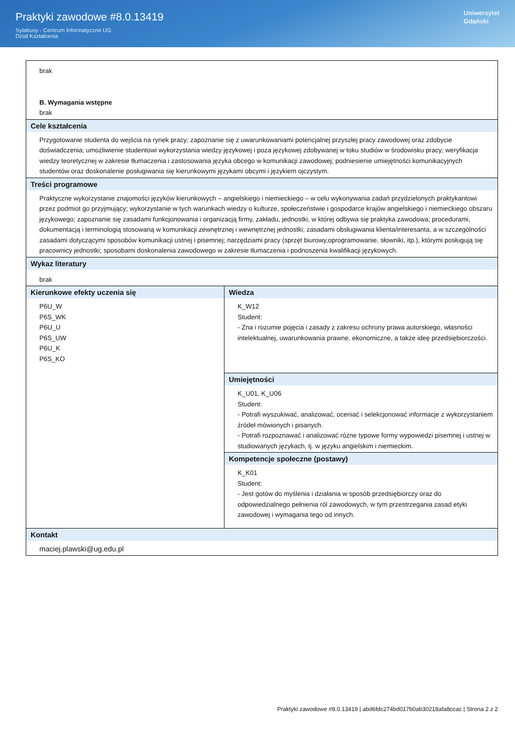Praktyki zawodowe #8.0.13419
Sylabusy - Centrum Informatyczne UG
Dział Kształcenia
Uniwersytet
Gdański
| brak B. Wymagania wstępne brak | |
| Cele kształcenia Przygotowanie studenta do wejścia na rynek pracy; zapoznanie się z uwarunkowaniami potencjalnej przyszłej pracy zawodowej oraz zdobycie doświadczenia; umożliwienie studentowi wykorzystania wiedzy językowej i poza językowej zdobywanej w toku studiów w środowisku pracy; weryfikacja wiedzy teoretycznej w zakresie tłumaczenia i zastosowania języka obcego w komunikacji zawodowej; podniesienie umiejętności komunikacyjnych studentów oraz doskonalenie posługiwania się kierunkowymi językami obcymi i językiem ojczystym. | |
| Treści programowe Praktyczne wykorzystanie znajomości języków kierunkowych – angielskiego i niemieckiego – w celu wykonywania zadań przydzielonych praktykantowi przez podmiot go przyjmujący; wykorzystanie w tych warunkach wiedzy o kulturze, społeczeństwie i gospodarce krajów angielskiego i niemieckiego obszaru językowego; zapoznanie się zasadami funkcjonowania i organizacją firmy, zakładu, jednostki, w której odbywa się praktyka zawodowa; procedurami, dokumentacją i terminologią stosowaną w komunikacji zewnętrznej i wewnętrznej jednostki; zasadami obsługiwania klienta/interesanta, a w szczególności zasadami dotyczącymi sposobów komunikacji ustnej i pisemnej; narzędziami pracy (sprzęt biurowy,oprogramowanie, słowniki, itp.), którymi posługują się pracownicy jednostki; sposobami doskonalenia zawodowego w zakresie tłumaczenia i podnoszenia kwalifikacji językowych. | |
| Wykaz literatury brak | |
| Kierunkowe efekty uczenia się P6U_W P6S_WK P6U_U P6S_UW P6U_K P6S_KO | Wiedza K_W12 Student: - Zna i rozumie pojęcia i zasady z zakresu ochrony prawa autorskiego, własności intelektualnej, uwarunkowania prawne, ekonomiczne, a także ideę przedsiębiorczości. |
| | Umiejętności K_U01, K_U06 Student: - Potrafi wyszukiwać, analizować, oceniać i selekcjonować informacje z wykorzystaniem źródeł mówionych i pisanych. - Potrafi rozpoznawać i analizować różne typowe formy wypowiedzi pisemnej i ustnej w studiowanych językach, tj. w języku angielskim i niemieckim. |
| | Kompetencje społeczne (postawy) K_K01 Student: - Jest gotów do myślenia i działania w sposób przedsiębiorczy oraz do odpowiedzialnego pełnienia ról zawodowych, w tym przestrzegania zasad etyki zawodowej i wymagania tego od innych. |
| Kontakt maciej.plawski@ug.edu.pl | |
Praktyki zawodowe #8.0.13419 | abd6fdc274bd017b0ab30218afa8ccac | Strona 2 z 2